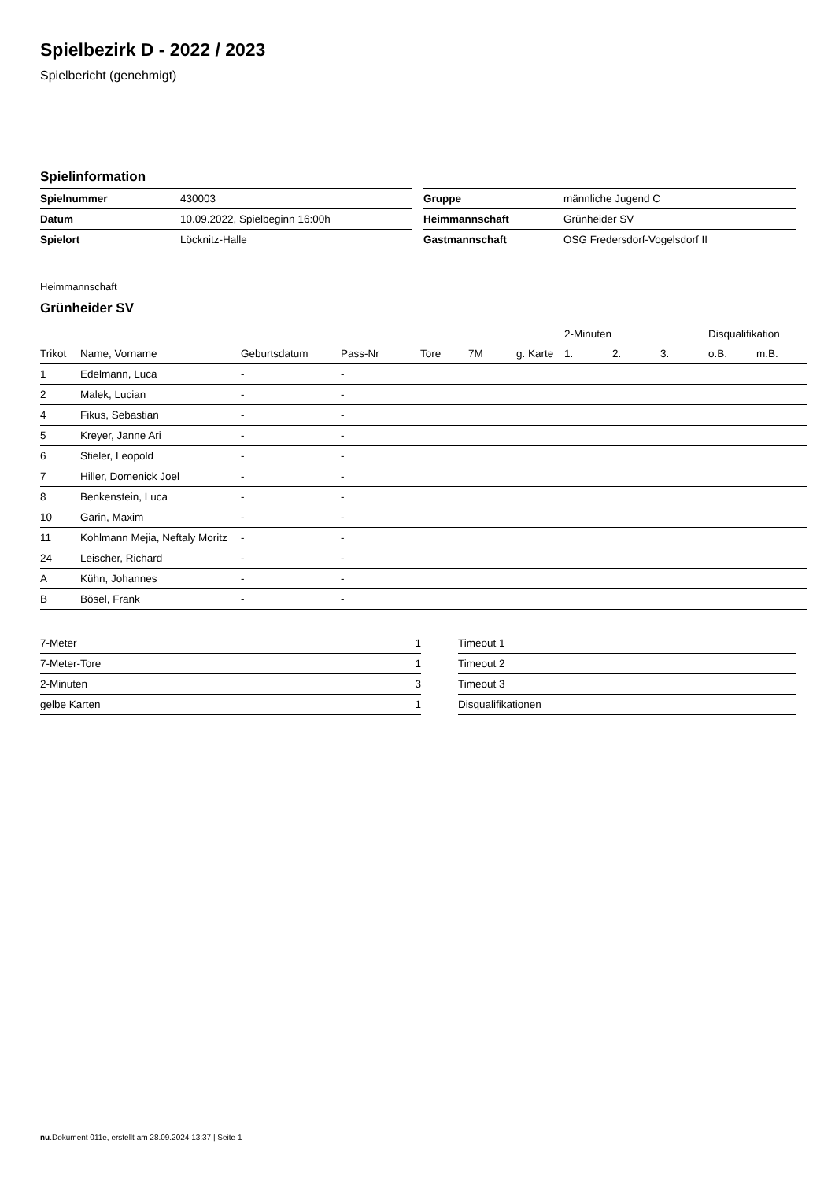Spielbezirk D - 2022 / 2023
Spielbericht (genehmigt)
Spielinformation
| Spielnummer | 430003 |
| Datum | 10.09.2022, Spielbeginn 16:00h |
| Spielort | Löcknitz-Halle |
| Gruppe | männliche Jugend C |
| Heimmannschaft | Grünheider SV |
| Gastmannschaft | OSG Fredersdorf-Vogelsdorf II |
Heimmannschaft
Grünheider SV
| | | | | | | | 2-Minuten | | | Disqualifikation | |
| --- | --- | --- | --- | --- | --- | --- | --- | --- | --- | --- | --- |
| Trikot | Name, Vorname | Geburtsdatum | Pass-Nr | Tore | 7M | g. Karte | 1. | 2. | 3. | o.B. | m.B. |
| 1 | Edelmann, Luca | - | - | | | | | | | | |
| 2 | Malek, Lucian | - | - | | | | | | | | |
| 4 | Fikus, Sebastian | - | - | | | | | | | | |
| 5 | Kreyer, Janne Ari | - | - | | | | | | | | |
| 6 | Stieler, Leopold | - | - | | | | | | | | |
| 7 | Hiller, Domenick Joel | - | - | | | | | | | | |
| 8 | Benkenstein, Luca | - | - | | | | | | | | |
| 10 | Garin, Maxim | - | - | | | | | | | | |
| 11 | Kohlmann Mejia, Neftaly Moritz | - | - | | | | | | | | |
| 24 | Leischer, Richard | - | - | | | | | | | | |
| A | Kühn, Johannes | - | - | | | | | | | | |
| B | Bösel, Frank | - | - | | | | | | | | |
| 7-Meter | 1 |
| 7-Meter-Tore | 1 |
| 2-Minuten | 3 |
| gelbe Karten | 1 |
| Timeout 1 |
| Timeout 2 |
| Timeout 3 |
| Disqualifikationen |
nu.Dokument 011e, erstellt am 28.09.2024 13:37 | Seite 1